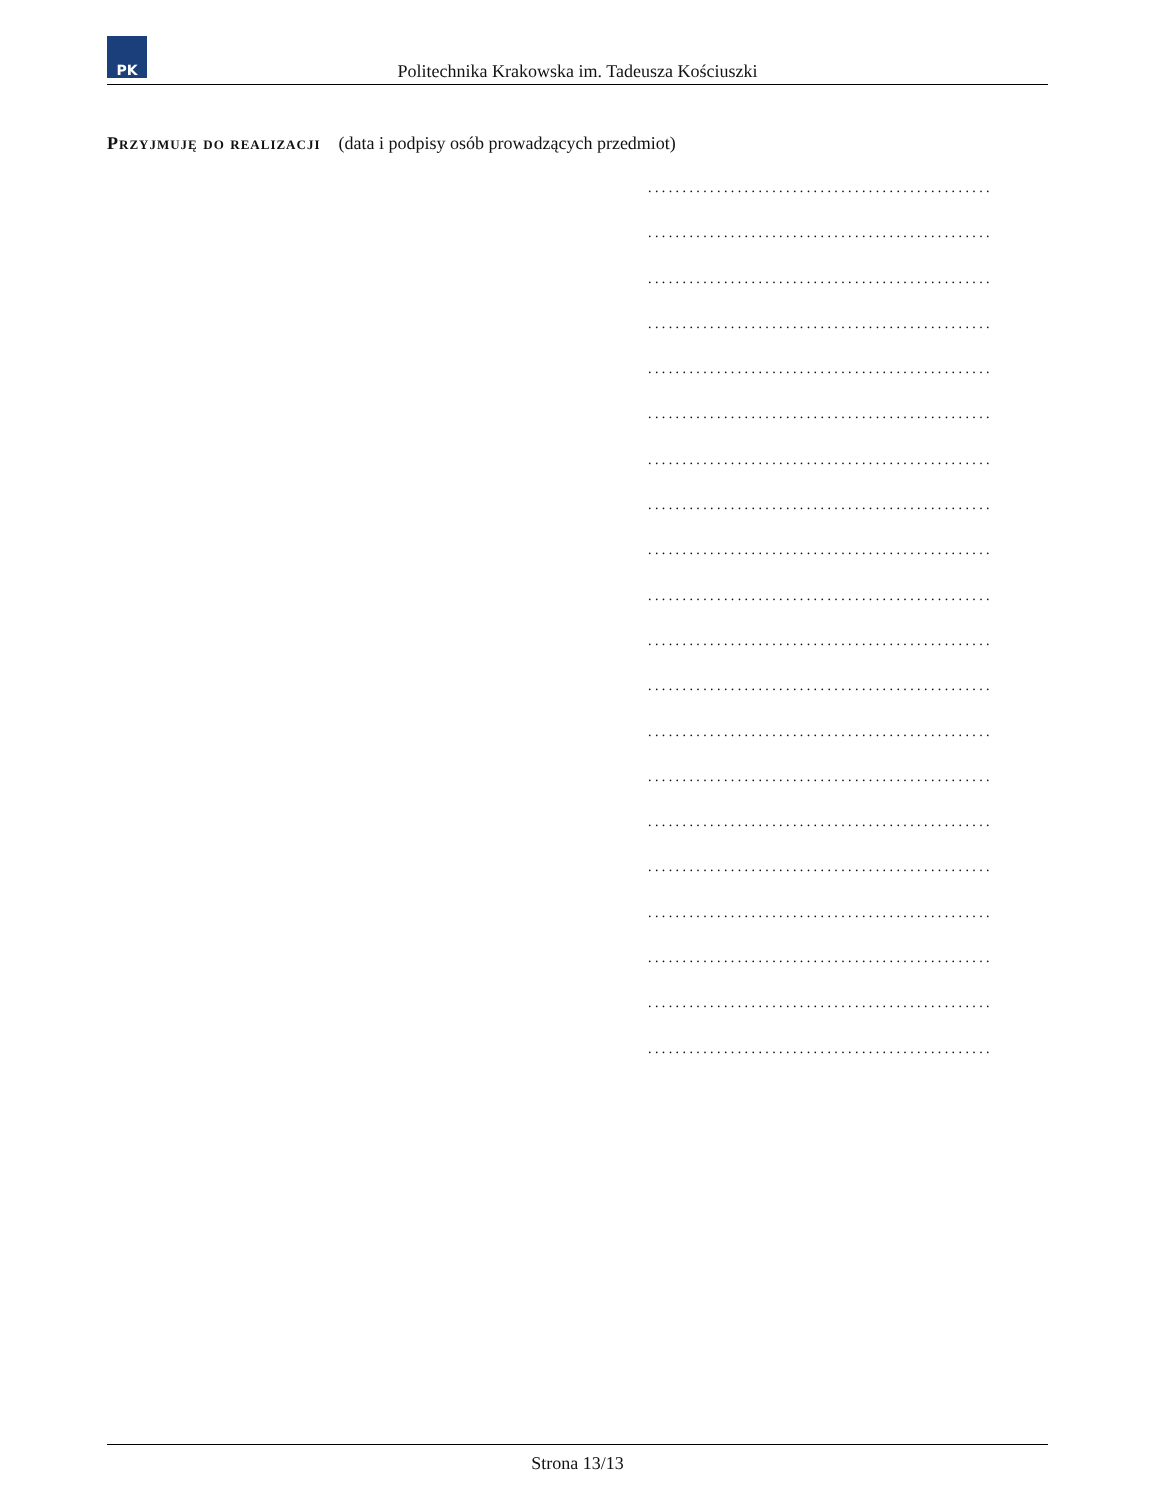PK
Politechnika Krakowska im. Tadeusza Kościuszki
Przyjmuję do realizacji (data i podpisy osób prowadzących przedmiot)
..................................................
..................................................
..................................................
..................................................
..................................................
..................................................
..................................................
..................................................
..................................................
..................................................
..................................................
..................................................
..................................................
..................................................
..................................................
..................................................
..................................................
..................................................
..................................................
..................................................
Strona 13/13